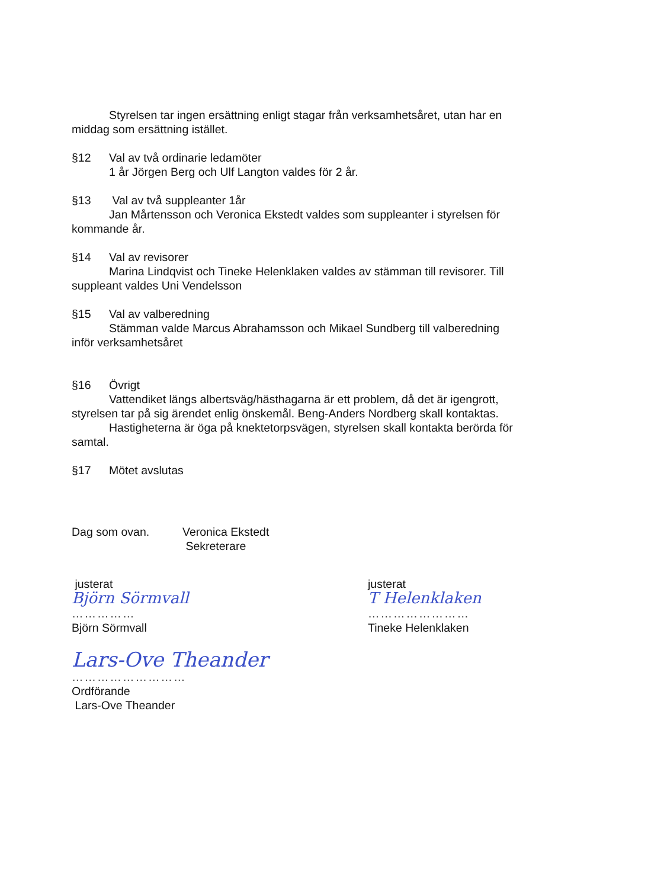Styrelsen tar ingen ersättning enligt stagar från verksamhetsåret, utan har en
middag som ersättning istället.
§12 Val av två ordinarie ledamöter
1 år Jörgen Berg och Ulf Langton valdes för 2 år.
§13 Val av två suppleanter 1år
Jan Mårtensson och Veronica Ekstedt valdes som suppleanter i styrelsen för
kommande år.
§14 Val av revisorer
Marina Lindqvist och Tineke Helenklaken valdes av stämman till revisorer. Till
suppleant valdes Uni Vendelsson
§15 Val av valberedning
Stämman valde Marcus Abrahamsson och Mikael Sundberg till valberedning
inför verksamhetsåret
§16 Övrigt
Vattendiket längs albertsväg/hästhagarna är ett problem, då det är igengrott,
styrelsen tar på sig ärendet enlig önskemål. Beng-Anders Nordberg skall kontaktas.
Hastigheterna är öga på knektetorpsvägen, styrelsen skall kontakta berörda för
samtal.
§17 Mötet avslutas
Dag som ovan. Veronica Ekstedt
Sekreterare
justerat
Björn Sörmvall
……………
Björn Sörmvall
justerat
T Helenklaken
……………………
Tineke Helenklaken
Lars-Ove Theander
………………………
Ordförande
Lars-Ove Theander